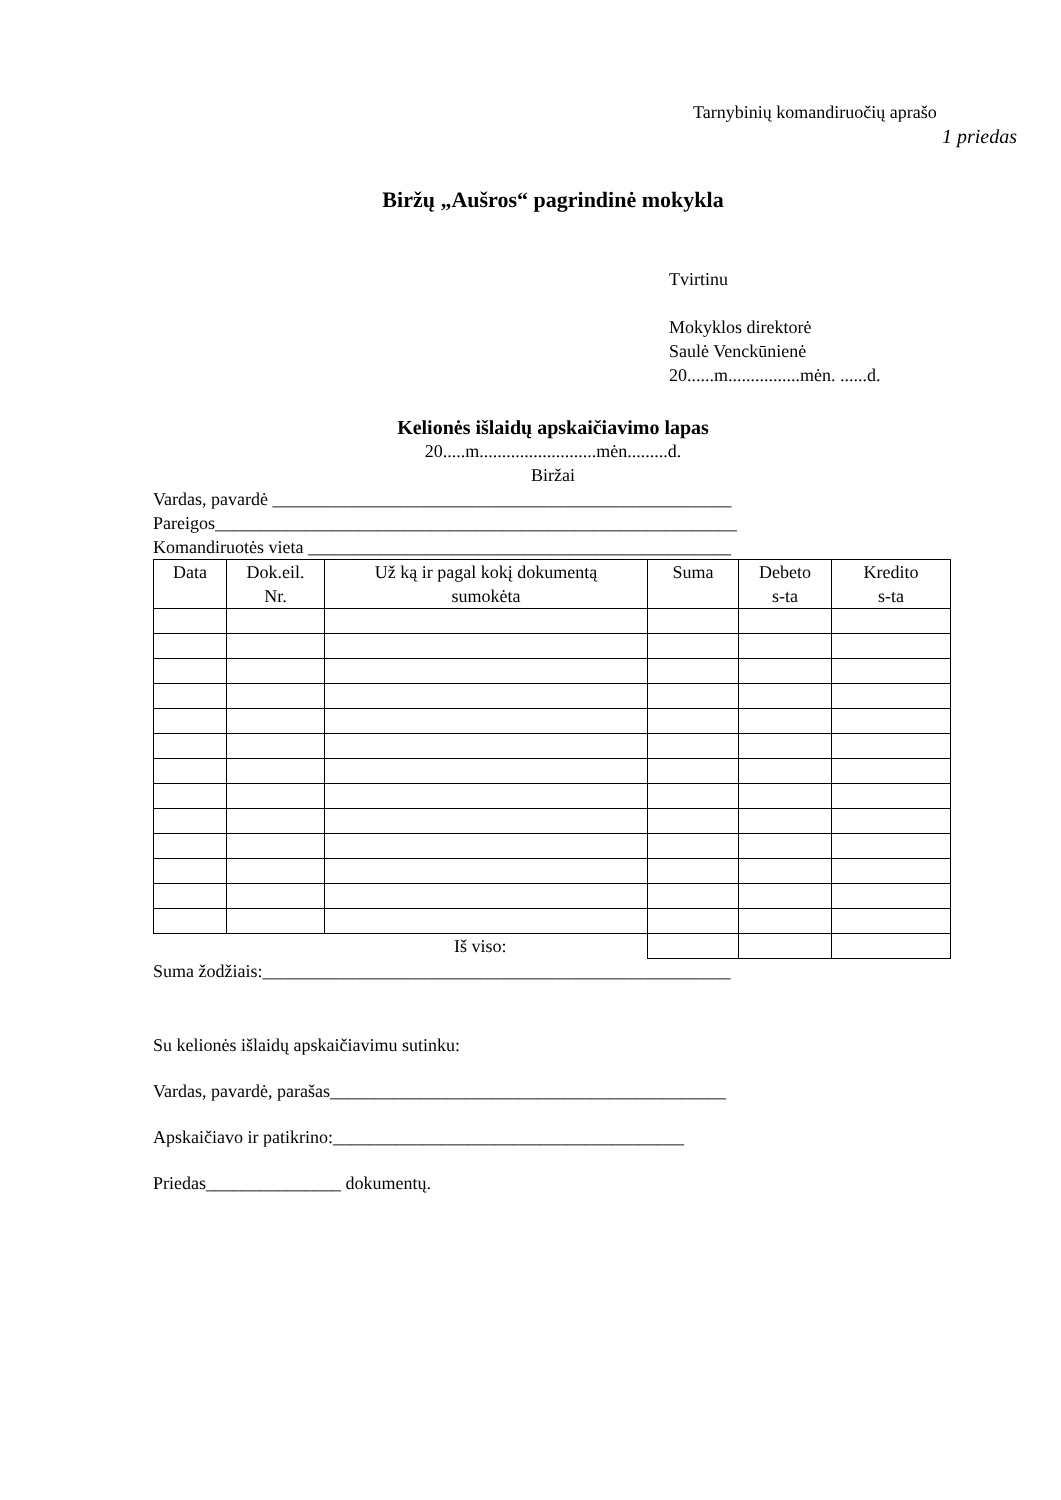Tarnybinių komandiruočių aprašo
1 priedas
Biržų „Aušros“ pagrindinė mokykla
Tvirtinu
Mokyklos direktorė
Saulė Venckūnienė
20......m................mėn. ......d.
Kelionės išlaidų apskaičiavimo lapas
20.....m..........................mėn.........d.
Biržai
Vardas, pavardė ___________________________________________________
Pareigos__________________________________________________________
Komandiruotės vieta _______________________________________________
| Data | Dok.eil. Nr. | Už ką ir pagal kokį dokumentą sumokėta | Suma | Debeto s-ta | Kredito s-ta |
| --- | --- | --- | --- | --- | --- |
| Iš viso: | | | | | |
Suma žodžiais:____________________________________________________
Su kelionės išlaidų apskaičiavimu sutinku:
Vardas, pavardė, parašas____________________________________________
Apskaičiavo ir patikrino:_______________________________________
Priedas_______________ dokumentų.